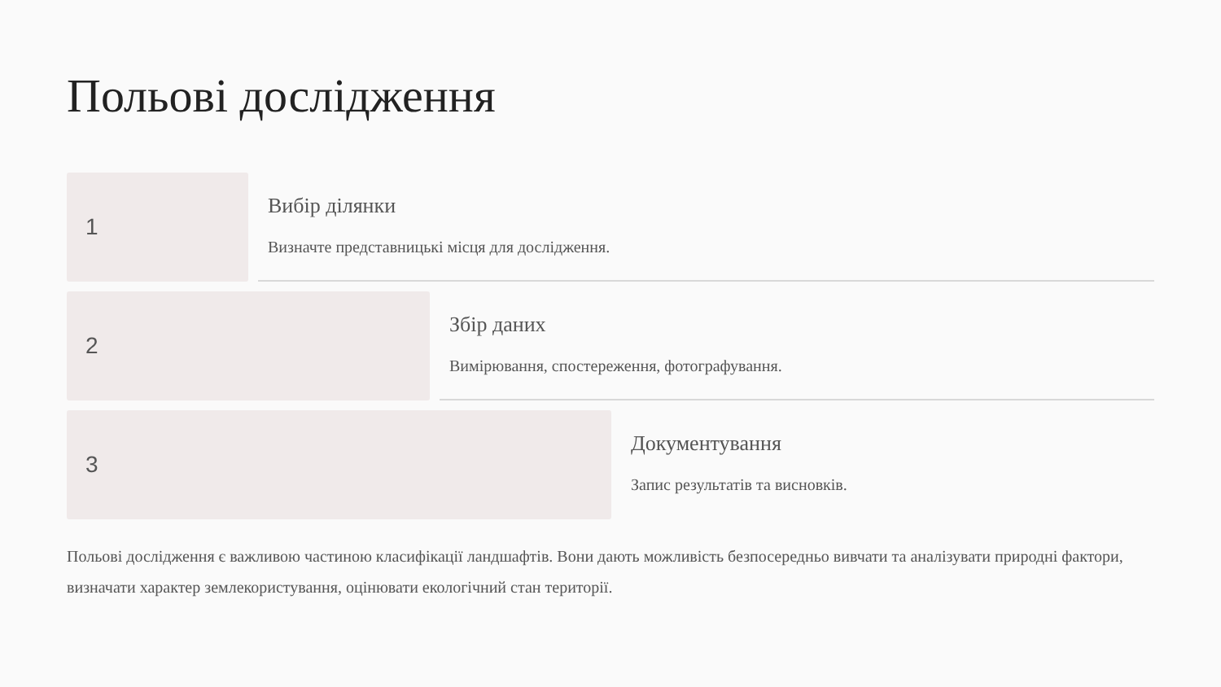Польові дослідження
1
Вибір ділянки
Визначте представницькі місця для дослідження.
2
Збір даних
Вимірювання, спостереження, фотографування.
3
Документування
Запис результатів та висновків.
Польові дослідження є важливою частиною класифікації ландшафтів. Вони дають можливість безпосередньо вивчати та аналізувати природні фактори, визначати характер землекористування, оцінювати екологічний стан території.